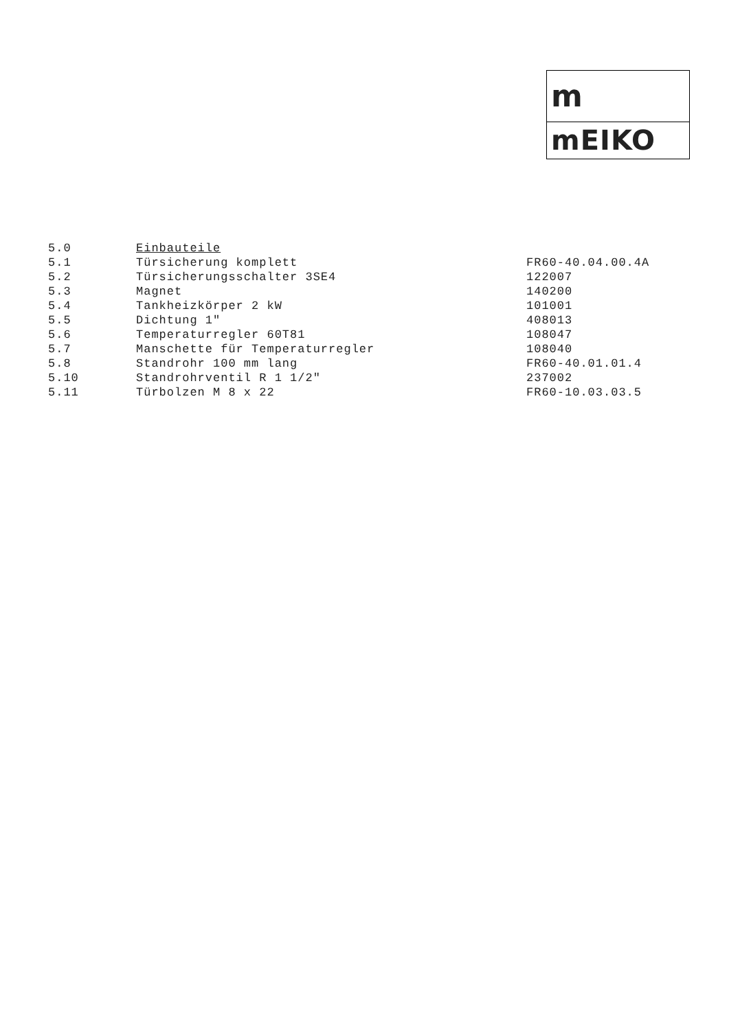m
mEIKO
| 5.0 | Einbauteile | |
| 5.1 | Türsicherung komplett | FR60-40.04.00.4A |
| 5.2 | Türsicherungsschalter 3SE4 | 122007 |
| 5.3 | Magnet | 140200 |
| 5.4 | Tankheizkörper 2 kW | 101001 |
| 5.5 | Dichtung 1" | 408013 |
| 5.6 | Temperaturregler 60T81 | 108047 |
| 5.7 | Manschette für Temperaturregler | 108040 |
| 5.8 | Standrohr 100 mm lang | FR60-40.01.01.4 |
| 5.10 | Standrohrventil R 1 1/2" | 237002 |
| 5.11 | Türbolzen M 8 x 22 | FR60-10.03.03.5 |